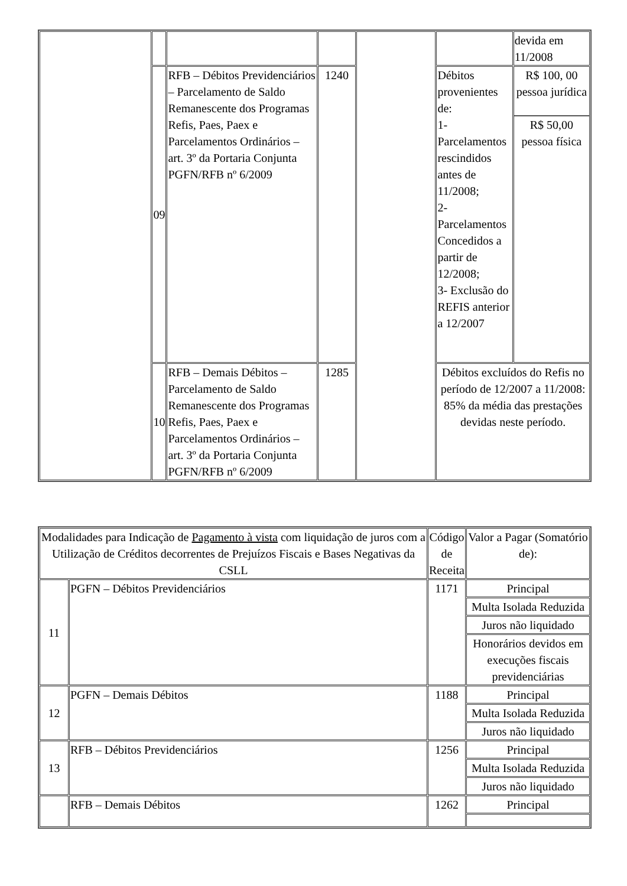| | | | | | | devida em 11/2008 |
| | 09 | RFB – Débitos Previdenciários – Parcelamento de Saldo Remanescente dos Programas Refis, Paes, Paex e Parcelamentos Ordinários – art. 3º da Portaria Conjunta PGFN/RFB nº 6/2009 | 1240 | | Débitos provenientes de: 1- Parcelamentos rescindidos antes de 11/2008; 2- Parcelamentos Concedidos a partir de 12/2008; 3- Exclusão do REFIS anterior a 12/2007 | R$ 100, 00 pessoa jurídica R$ 50,00 pessoa física |
| | 10 | RFB – Demais Débitos – Parcelamento de Saldo Remanescente dos Programas Refis, Paes, Paex e Parcelamentos Ordinários – art. 3º da Portaria Conjunta PGFN/RFB nº 6/2009 | 1285 | | Débitos excluídos do Refis no período de 12/2007 a 11/2008: 85% da média das prestações devidas neste período. | |
| Modalidades para Indicação de Pagamento à vista com liquidação de juros com a Utilização de Créditos decorrentes de Prejuízos Fiscais e Bases Negativas da CSLL | | Código de Receita | Valor a Pagar (Somatório de): |
| 11 | PGFN – Débitos Previdenciários | 1171 | Principal |
| | | | Multa Isolada Reduzida |
| | | | Juros não liquidado |
| | | | Honorários devidos em execuções fiscais previdenciárias |
| 12 | PGFN – Demais Débitos | 1188 | Principal |
| | | | Multa Isolada Reduzida |
| | | | Juros não liquidado |
| 13 | RFB – Débitos Previdenciários | 1256 | Principal |
| | | | Multa Isolada Reduzida |
| | | | Juros não liquidado |
| | RFB – Demais Débitos | 1262 | Principal |